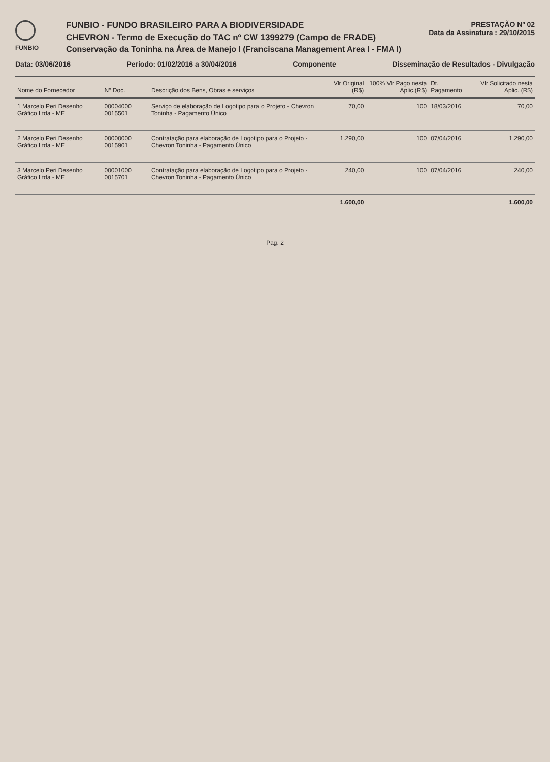FUNBIO
FUNBIO - FUNDO BRASILEIRO PARA A BIODIVERSIDADE
CHEVRON - Termo de Execução do TAC nº CW 1399279 (Campo de FRADE)
Conservação da Toninha na Área de Manejo I (Franciscana Management Area I - FMA I)
PRESTAÇÃO Nº 02
Data da Assinatura : 29/10/2015
Data: 03/06/2016 Período: 01/02/2016 a 30/04/2016 Componente Disseminação de Resultados - Divulgação
| Nome do Fornecedor | Nº Doc. | Descrição dos Bens, Obras e serviços | Vlr Original (R$) | 100% Vlr Pago nesta Aplic.(R$) | Dt. Pagamento | Vlr Solicitado nesta Aplic. (R$) |
| --- | --- | --- | --- | --- | --- | --- |
| 1 Marcelo Peri Desenho Gráfico Ltda - ME | 00004000 0015501 | Serviço de elaboração de Logotipo para o Projeto - Chevron Toninha - Pagamento Único | 70,00 | 100 | 18/03/2016 | 70,00 |
| 2 Marcelo Peri Desenho Gráfico Ltda - ME | 00000000 0015901 | Contratação para elaboração de Logotipo para o Projeto - Chevron Toninha - Pagamento Único | 1.290,00 | 100 | 07/04/2016 | 1.290,00 |
| 3 Marcelo Peri Desenho Gráfico Ltda - ME | 00001000 0015701 | Contratação para elaboração de Logotipo para o Projeto - Chevron Toninha - Pagamento Único | 240,00 | 100 | 07/04/2016 | 240,00 |
| | | | 1.600,00 | | | 1.600,00 |
Pag. 2